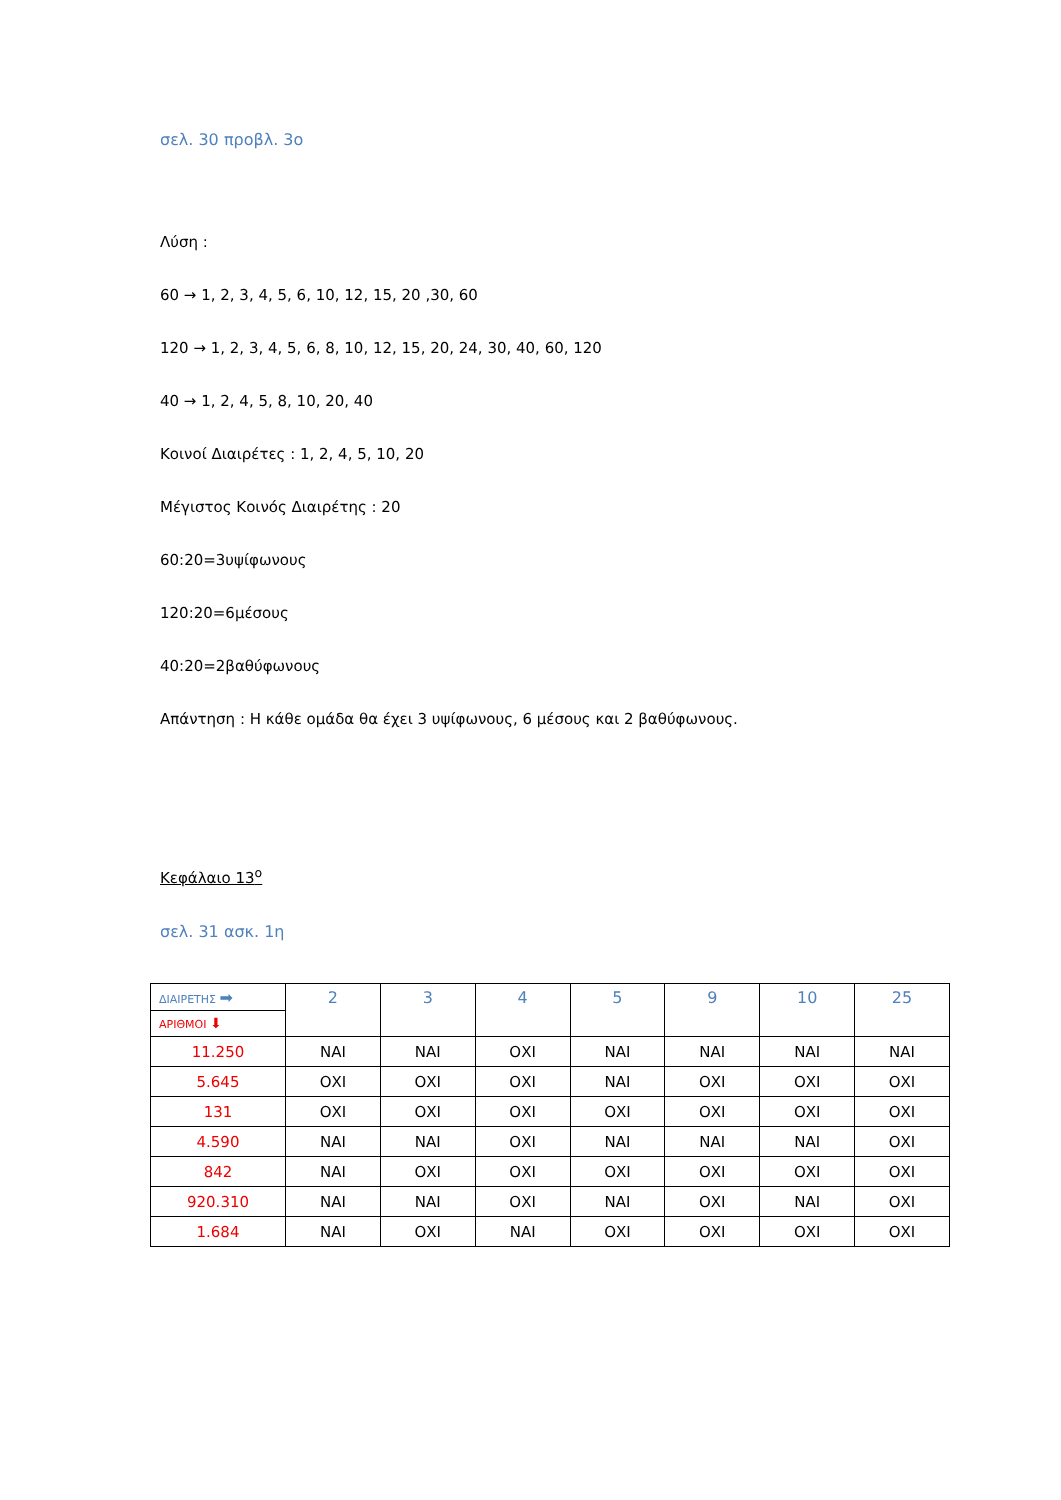σελ. 30 προβλ. 3ο
Λύση :
60 → 1, 2, 3, 4, 5, 6, 10, 12, 15, 20 ,30, 60
120 → 1, 2, 3, 4, 5, 6, 8, 10, 12, 15, 20, 24, 30, 40, 60, 120
40 → 1, 2, 4, 5, 8, 10, 20, 40
Κοινοί Διαιρέτες : 1, 2, 4, 5, 10, 20
Μέγιστος Κοινός Διαιρέτης : 20
60:20=3υψίφωνους
120:20=6μέσους
40:20=2βαθύφωνους
Απάντηση : Η κάθε ομάδα θα έχει 3 υψίφωνους, 6 μέσους και 2 βαθύφωνους.
Κεφάλαιο 13<sup>ο</sup>
σελ. 31 ασκ. 1η
| ΔΙΑΙΡΕΤΗΣ ➡ ΑΡΙΘΜΟΙ ⬇ | 2 | 3 | 4 | 5 | 9 | 10 | 25 |
| 11.250 | ΝΑΙ | ΝΑΙ | ΟΧΙ | ΝΑΙ | ΝΑΙ | ΝΑΙ | ΝΑΙ |
| 5.645 | ΟΧΙ | ΟΧΙ | ΟΧΙ | ΝΑΙ | ΟΧΙ | ΟΧΙ | ΟΧΙ |
| 131 | ΟΧΙ | ΟΧΙ | ΟΧΙ | ΟΧΙ | ΟΧΙ | ΟΧΙ | ΟΧΙ |
| 4.590 | ΝΑΙ | ΝΑΙ | ΟΧΙ | ΝΑΙ | ΝΑΙ | ΝΑΙ | ΟΧΙ |
| 842 | ΝΑΙ | ΟΧΙ | ΟΧΙ | ΟΧΙ | ΟΧΙ | ΟΧΙ | ΟΧΙ |
| 920.310 | ΝΑΙ | ΝΑΙ | ΟΧΙ | ΝΑΙ | ΟΧΙ | ΝΑΙ | ΟΧΙ |
| 1.684 | ΝΑΙ | ΟΧΙ | ΝΑΙ | ΟΧΙ | ΟΧΙ | ΟΧΙ | ΟΧΙ |